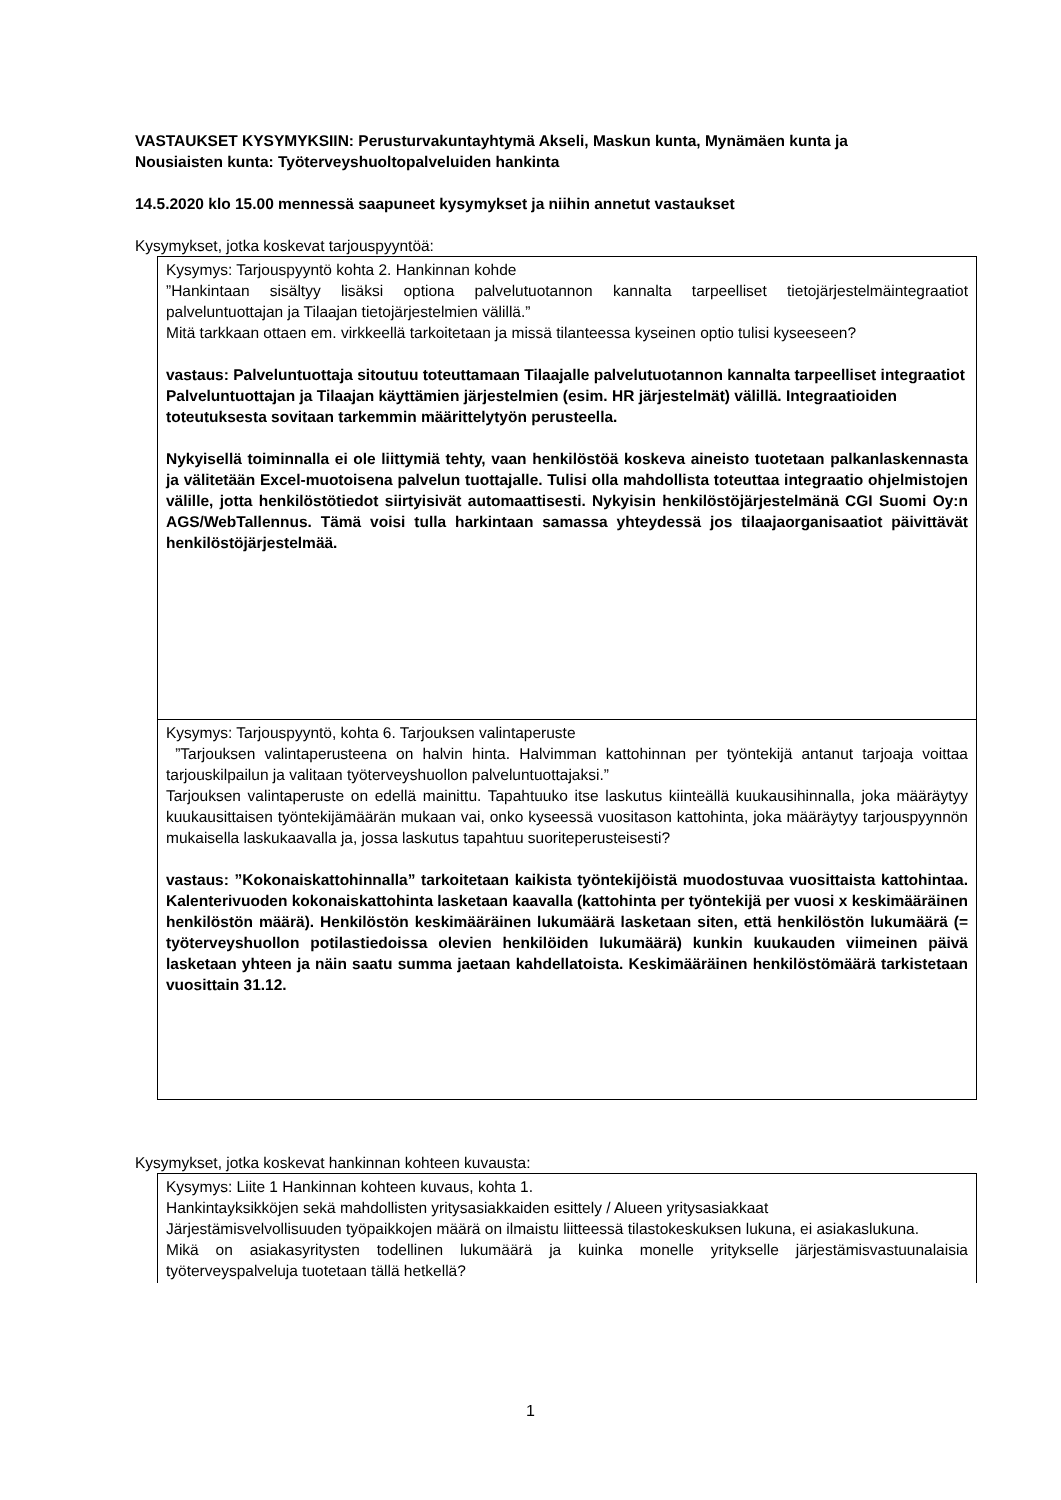VASTAUKSET KYSYMYKSIIN: Perusturvakuntayhtymä Akseli, Maskun kunta, Mynämäen kunta ja Nousiaisten kunta: Työterveyshuoltopalveluiden hankinta
14.5.2020 klo 15.00 mennessä saapuneet kysymykset ja niihin annetut vastaukset
Kysymykset, jotka koskevat tarjouspyyntöä:
| Kysymys: Tarjouspyyntö kohta 2. Hankinnan kohde ”Hankintaan sisältyy lisäksi optiona palvelutuotannon kannalta tarpeelliset tietojärjestelmäintegraatiot palveluntuottajan ja Tilaajan tietojärjestelmien välillä.” Mitä tarkkaan ottaen em. virkkeellä tarkoitetaan ja missä tilanteessa kyseinen optio tulisi kyseeseen? vastaus: Palveluntuottaja sitoutuu toteuttamaan Tilaajalle palvelutuotannon kannalta tarpeelliset integraatiot Palveluntuottajan ja Tilaajan käyttämien järjestelmien (esim. HR järjestelmät) välillä. Integraatioiden toteutuksesta sovitaan tarkemmin määrittelytyön perusteella. Nykyisellä toiminnalla ei ole liittymiä tehty, vaan henkilöstöä koskeva aineisto tuotetaan palkanlaskennasta ja välitetään Excel-muotoisena palvelun tuottajalle. Tulisi olla mahdollista toteuttaa integraatio ohjelmistojen välille, jotta henkilöstötiedot siirtyisivät automaattisesti. Nykyisin henkilöstöjärjestelmänä CGI Suomi Oy:n AGS/WebTallennus. Tämä voisi tulla harkintaan samassa yhteydessä jos tilaajaorganisaatiot päivittävät henkilöstöjärjestelmää. |
| Kysymys: Tarjouspyyntö, kohta 6. Tarjouksen valintaperuste ”Tarjouksen valintaperusteena on halvin hinta. Halvimman kattohinnan per työntekijä antanut tarjoaja voittaa tarjouskilpailun ja valitaan työterveyshuollon palveluntuottajaksi.” Tarjouksen valintaperuste on edellä mainittu. Tapahtuuko itse laskutus kiinteällä kuukausihinnalla, joka määräytyy kuukausittaisen työntekijämäärän mukaan vai, onko kyseessä vuositason kattohinta, joka määräytyy tarjouspyynnön mukaisella laskukaavalla ja, jossa laskutus tapahtuu suoriteperusteisesti? vastaus: ”Kokonaiskattohinnalla” tarkoitetaan kaikista työntekijöistä muodostuvaa vuosittaista kattohintaa. Kalenterivuoden kokonaiskattohinta lasketaan kaavalla (kattohinta per työntekijä per vuosi x keskimääräinen henkilöstön määrä). Henkilöstön keskimääräinen lukumäärä lasketaan siten, että henkilöstön lukumäärä (= työterveyshuollon potilastiedoissa olevien henkilöiden lukumäärä) kunkin kuukauden viimeinen päivä lasketaan yhteen ja näin saatu summa jaetaan kahdellatoista. Keskimääräinen henkilöstömäärä tarkistetaan vuosittain 31.12. |
Kysymykset, jotka koskevat hankinnan kohteen kuvausta:
| Kysymys: Liite 1 Hankinnan kohteen kuvaus, kohta 1. Hankintayksikköjen sekä mahdollisten yritysasiakkaiden esittely / Alueen yritysasiakkaat Järjestämisvelvollisuuden työpaikkojen määrä on ilmaistu liitteessä tilastokeskuksen lukuna, ei asiakaslukuna. Mikä on asiakasyritysten todellinen lukumäärä ja kuinka monelle yritykselle järjestämisvastuunalaisia työterveyspalveluja tuotetaan tällä hetkellä? |
1